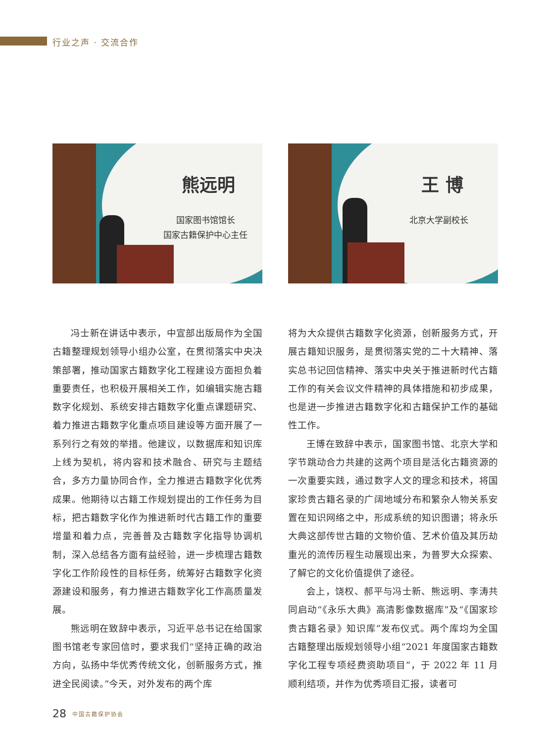行业之声 · 交流合作
熊远明
国家图书馆馆长
国家古籍保护中心主任
王 博
北京大学副校长
冯士新在讲话中表示，中宣部出版局作为全国古籍整理规划领导小组办公室，在贯彻落实中央决策部署，推动国家古籍数字化工程建设方面担负着重要责任，也积极开展相关工作，如编辑实施古籍数字化规划、系统安排古籍数字化重点课题研究、着力推进古籍数字化重点项目建设等方面开展了一系列行之有效的举措。他建议，以数据库和知识库上线为契机，将内容和技术融合、研究与主题结合，多方力量协同合作，全力推进古籍数字化优秀成果。他期待以古籍工作规划提出的工作任务为目标，把古籍数字化作为推进新时代古籍工作的重要增量和着力点，完善普及古籍数字化指导协调机制，深入总结各方面有益经验，进一步梳理古籍数字化工作阶段性的目标任务，统筹好古籍数字化资源建设和服务，有力推进古籍数字化工作高质量发展。
熊远明在致辞中表示，习近平总书记在给国家图书馆老专家回信时，要求我们“坚持正确的政治方向，弘扬中华优秀传统文化，创新服务方式，推进全民阅读。”今天，对外发布的两个库
将为大众提供古籍数字化资源，创新服务方式，开展古籍知识服务，是贯彻落实党的二十大精神、落实总书记回信精神、落实中央关于推进新时代古籍工作的有关会议文件精神的具体措施和初步成果，也是进一步推进古籍数字化和古籍保护工作的基础性工作。
王博在致辞中表示，国家图书馆、北京大学和字节跳动合力共建的这两个项目是活化古籍资源的一次重要实践，通过数字人文的理念和技术，将国家珍贵古籍名录的广阔地域分布和繁杂人物关系安置在知识网络之中，形成系统的知识图谱；将永乐大典这部传世古籍的文物价值、艺术价值及其历劫重光的流传历程生动展现出来，为普罗大众探索、了解它的文化价值提供了途径。
会上，饶权、郝平与冯士新、熊远明、李涛共同启动“《永乐大典》高清影像数据库”及“《国家珍贵古籍名录》知识库”发布仪式。两个库均为全国古籍整理出版规划领导小组“2021 年度国家古籍数字化工程专项经费资助项目”，于 2022 年 11 月顺利结项，并作为优秀项目汇报，读者可
28 中国古籍保护协会